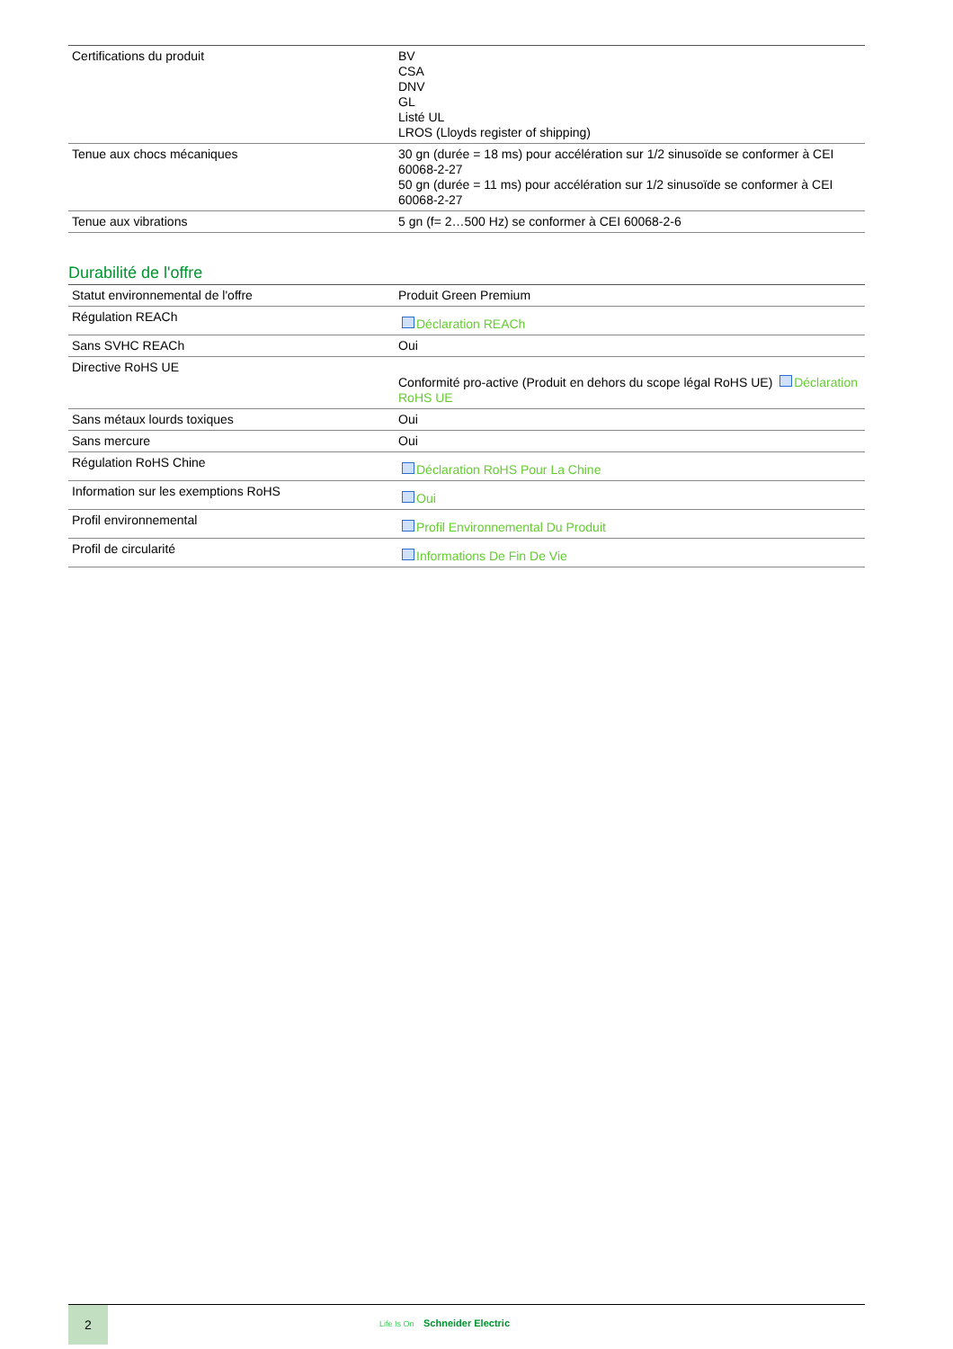| Certifications du produit | BV CSA DNV GL Listé UL LROS (Lloyds register of shipping) |
| Tenue aux chocs mécaniques | 30 gn (durée = 18 ms) pour accélération sur 1/2 sinusoïde se conformer à CEI 60068-2-27 50 gn (durée = 11 ms) pour accélération sur 1/2 sinusoïde se conformer à CEI 60068-2-27 |
| Tenue aux vibrations | 5 gn (f= 2…500 Hz) se conformer à CEI 60068-2-6 |
Durabilité de l'offre
| Statut environnemental de l'offre | Produit Green Premium |
| Régulation REACh | Déclaration REACh |
| Sans SVHC REACh | Oui |
| Directive RoHS UE | Conformité pro-active (Produit en dehors du scope légal RoHS UE) Déclaration RoHS UE |
| Sans métaux lourds toxiques | Oui |
| Sans mercure | Oui |
| Régulation RoHS Chine | Déclaration RoHS Pour La Chine |
| Information sur les exemptions RoHS | Oui |
| Profil environnemental | Profil Environnemental Du Produit |
| Profil de circularité | Informations De Fin De Vie |
2
Life Is On Schneider Electric